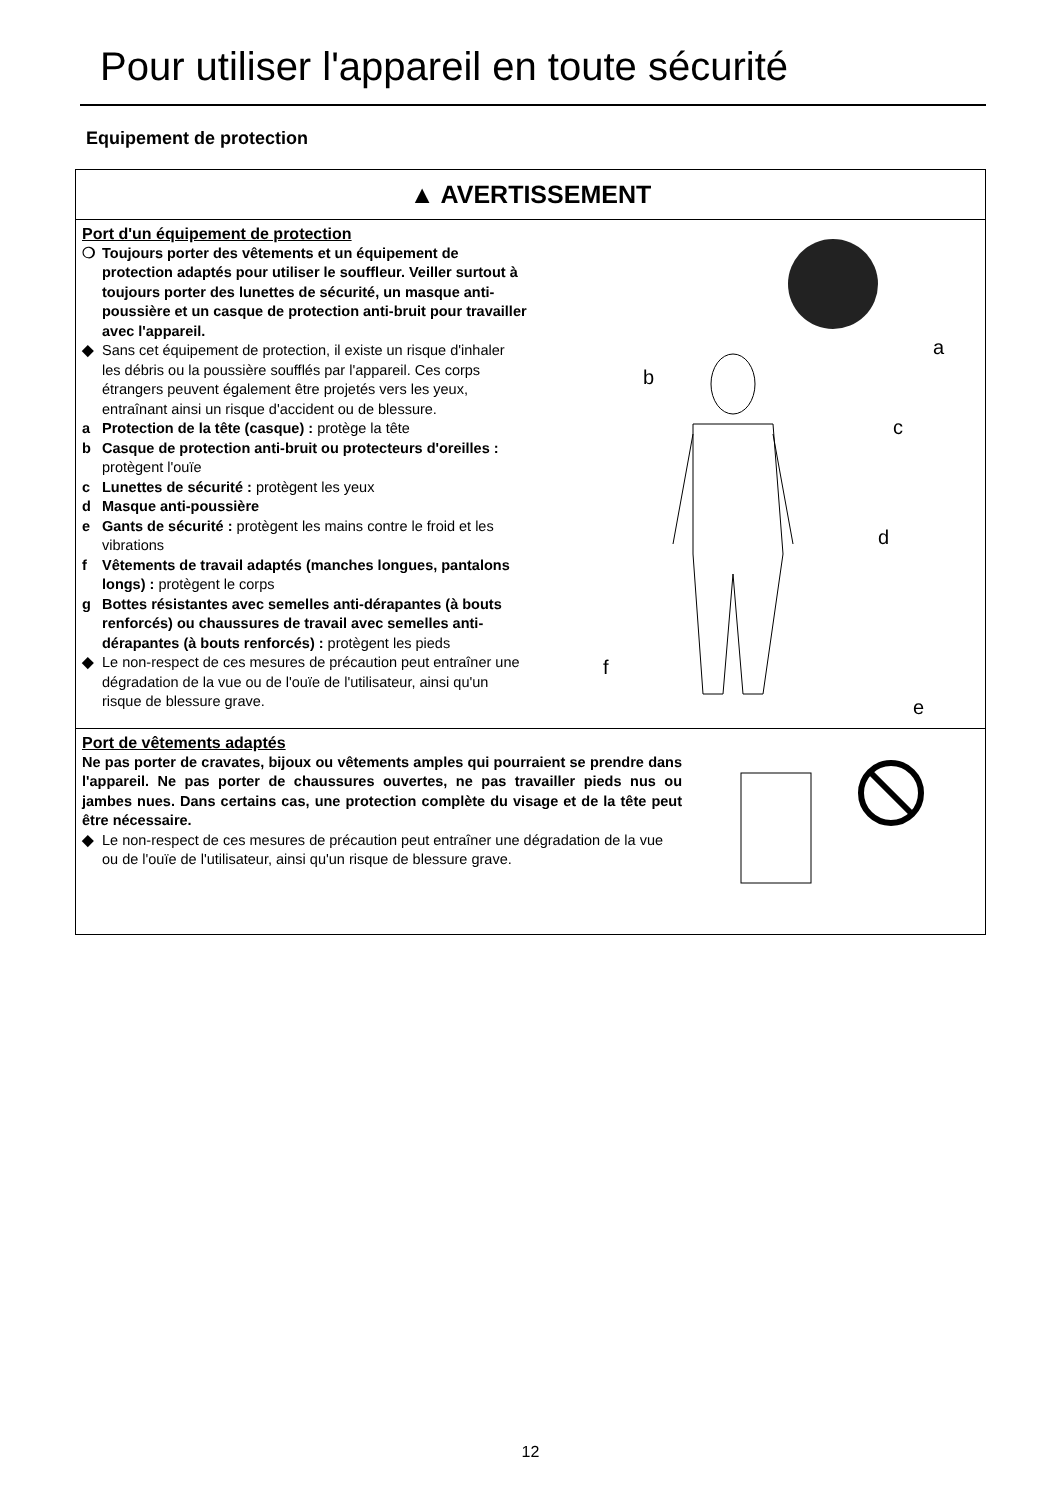Pour utiliser l'appareil en toute sécurité
Equipement de protection
▲ AVERTISSEMENT
Port d'un équipement de protection
❍ Toujours porter des vêtements et un équipement de protection adaptés pour utiliser le souffleur. Veiller surtout à toujours porter des lunettes de sécurité, un masque anti-poussière et un casque de protection anti-bruit pour travailler avec l'appareil.
◆ Sans cet équipement de protection, il existe un risque d'inhaler les débris ou la poussière soufflés par l'appareil. Ces corps étrangers peuvent également être projetés vers les yeux, entraînant ainsi un risque d'accident ou de blessure.
a Protection de la tête (casque) : protège la tête
b Casque de protection anti-bruit ou protecteurs d'oreilles : protègent l'ouïe
c Lunettes de sécurité : protègent les yeux
d Masque anti-poussière
e Gants de sécurité : protègent les mains contre le froid et les vibrations
f Vêtements de travail adaptés (manches longues, pantalons longs) : protègent le corps
g Bottes résistantes avec semelles anti-dérapantes (à bouts renforcés) ou chaussures de travail avec semelles anti-dérapantes (à bouts renforcés) : protègent les pieds
◆ Le non-respect de ces mesures de précaution peut entraîner une dégradation de la vue ou de l'ouïe de l'utilisateur, ainsi qu'un risque de blessure grave.
a
b
c
d
e
f
Port de vêtements adaptés
Ne pas porter de cravates, bijoux ou vêtements amples qui pourraient se prendre dans l'appareil. Ne pas porter de chaussures ouvertes, ne pas travailler pieds nus ou jambes nues. Dans certains cas, une protection complète du visage et de la tête peut être nécessaire.
◆ Le non-respect de ces mesures de précaution peut entraîner une dégradation de la vue ou de l'ouïe de l'utilisateur, ainsi qu'un risque de blessure grave.
12